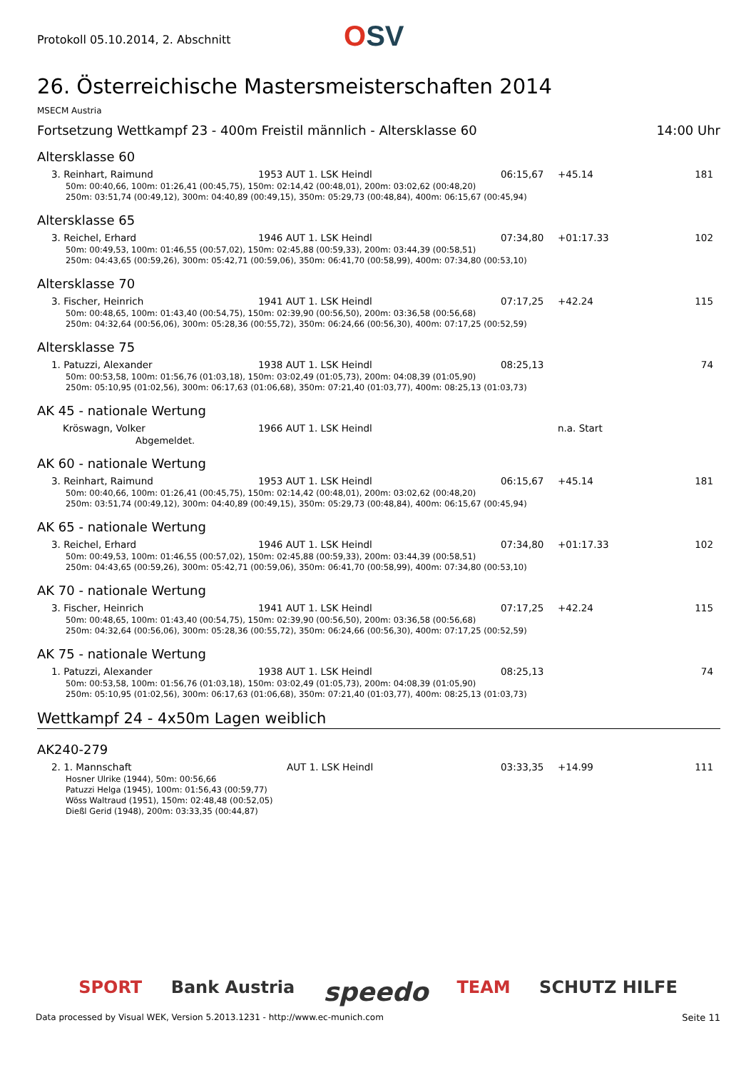Protokoll 05.10.2014, 2. Abschnitt
OSV
26. Österreichische Mastersmeisterschaften 2014
MSECM Austria
Fortsetzung Wettkampf 23 - 400m Freistil männlich - Altersklasse 60 14:00 Uhr
Altersklasse 60
| 3. Reinhart, Raimund | 1953 AUT 1. LSK Heindl | 06:15,67 | +45.14 | 181 |
50m: 00:40,66, 100m: 01:26,41 (00:45,75), 150m: 02:14,42 (00:48,01), 200m: 03:02,62 (00:48,20)
250m: 03:51,74 (00:49,12), 300m: 04:40,89 (00:49,15), 350m: 05:29,73 (00:48,84), 400m: 06:15,67 (00:45,94)
Altersklasse 65
| 3. Reichel, Erhard | 1946 AUT 1. LSK Heindl | 07:34,80 | +01:17.33 | 102 |
50m: 00:49,53, 100m: 01:46,55 (00:57,02), 150m: 02:45,88 (00:59,33), 200m: 03:44,39 (00:58,51)
250m: 04:43,65 (00:59,26), 300m: 05:42,71 (00:59,06), 350m: 06:41,70 (00:58,99), 400m: 07:34,80 (00:53,10)
Altersklasse 70
| 3. Fischer, Heinrich | 1941 AUT 1. LSK Heindl | 07:17,25 | +42.24 | 115 |
50m: 00:48,65, 100m: 01:43,40 (00:54,75), 150m: 02:39,90 (00:56,50), 200m: 03:36,58 (00:56,68)
250m: 04:32,64 (00:56,06), 300m: 05:28,36 (00:55,72), 350m: 06:24,66 (00:56,30), 400m: 07:17,25 (00:52,59)
Altersklasse 75
| 1. Patuzzi, Alexander | 1938 AUT 1. LSK Heindl | 08:25,13 | | 74 |
50m: 00:53,58, 100m: 01:56,76 (01:03,18), 150m: 03:02,49 (01:05,73), 200m: 04:08,39 (01:05,90)
250m: 05:10,95 (01:02,56), 300m: 06:17,63 (01:06,68), 350m: 07:21,40 (01:03,77), 400m: 08:25,13 (01:03,73)
AK 45 - nationale Wertung
| Kröswagn, Volker | 1966 AUT 1. LSK Heindl | | n.a. Start | |
Abgemeldet.
AK 60 - nationale Wertung
| 3. Reinhart, Raimund | 1953 AUT 1. LSK Heindl | 06:15,67 | +45.14 | 181 |
50m: 00:40,66, 100m: 01:26,41 (00:45,75), 150m: 02:14,42 (00:48,01), 200m: 03:02,62 (00:48,20)
250m: 03:51,74 (00:49,12), 300m: 04:40,89 (00:49,15), 350m: 05:29,73 (00:48,84), 400m: 06:15,67 (00:45,94)
AK 65 - nationale Wertung
| 3. Reichel, Erhard | 1946 AUT 1. LSK Heindl | 07:34,80 | +01:17.33 | 102 |
50m: 00:49,53, 100m: 01:46,55 (00:57,02), 150m: 02:45,88 (00:59,33), 200m: 03:44,39 (00:58,51)
250m: 04:43,65 (00:59,26), 300m: 05:42,71 (00:59,06), 350m: 06:41,70 (00:58,99), 400m: 07:34,80 (00:53,10)
AK 70 - nationale Wertung
| 3. Fischer, Heinrich | 1941 AUT 1. LSK Heindl | 07:17,25 | +42.24 | 115 |
50m: 00:48,65, 100m: 01:43,40 (00:54,75), 150m: 02:39,90 (00:56,50), 200m: 03:36,58 (00:56,68)
250m: 04:32,64 (00:56,06), 300m: 05:28,36 (00:55,72), 350m: 06:24,66 (00:56,30), 400m: 07:17,25 (00:52,59)
AK 75 - nationale Wertung
| 1. Patuzzi, Alexander | 1938 AUT 1. LSK Heindl | 08:25,13 | | 74 |
50m: 00:53,58, 100m: 01:56,76 (01:03,18), 150m: 03:02,49 (01:05,73), 200m: 04:08,39 (01:05,90)
250m: 05:10,95 (01:02,56), 300m: 06:17,63 (01:06,68), 350m: 07:21,40 (01:03,77), 400m: 08:25,13 (01:03,73)
Wettkampf 24 - 4x50m Lagen weiblich
AK240-279
| 2. 1. Mannschaft | AUT 1. LSK Heindl | 03:33,35 | +14.99 | 111 |
Hosner Ulrike (1944), 50m: 00:56,66
Patuzzi Helga (1945), 100m: 01:56,43 (00:59,77)
Wöss Waltraud (1951), 150m: 02:48,48 (00:52,05)
Dießl Gerid (1948), 200m: 03:33,35 (00:44,87)
SPORT Bank Austria speedo TEAM SCHUTZ HILFE
Data processed by Visual WEK, Version 5.2013.1231 - http://www.ec-munich.com Seite 11